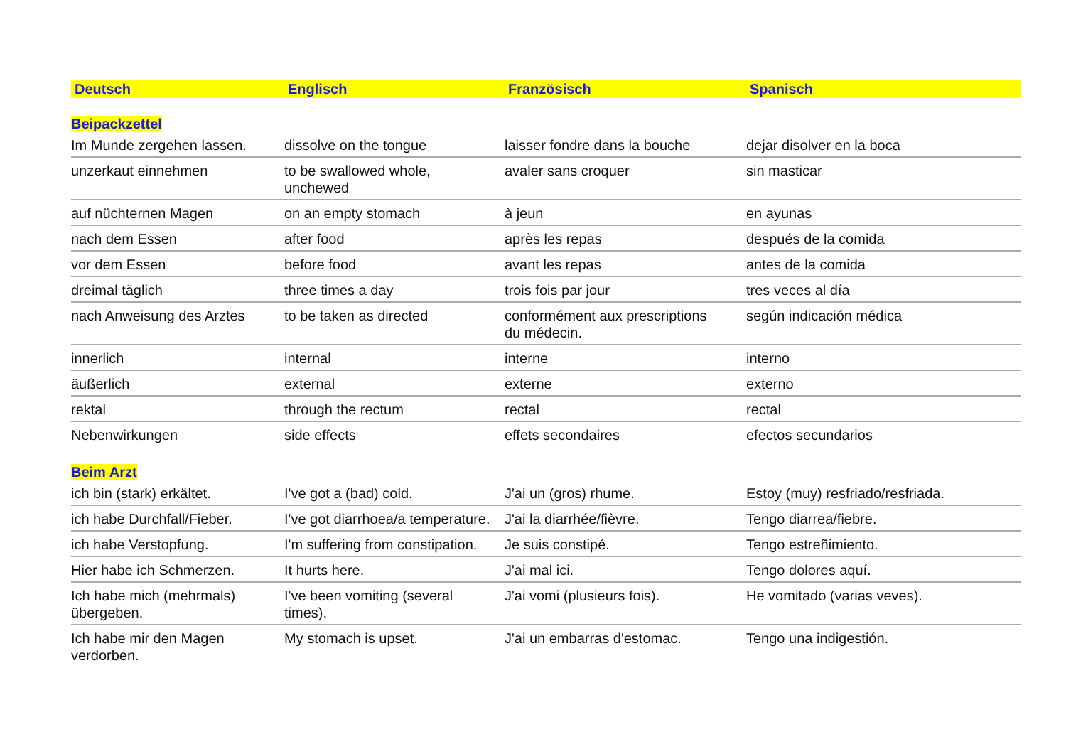| Deutsch | Englisch | Französisch | Spanisch |
| --- | --- | --- | --- |
| Beipackzettel | | | |
| Im Munde zergehen lassen. | dissolve on the tongue | laisser fondre dans la bouche | dejar disolver en la boca |
| unzerkaut einnehmen | to be swallowed whole, unchewed | avaler sans croquer | sin masticar |
| auf nüchternen Magen | on an empty stomach | à jeun | en ayunas |
| nach dem Essen | after food | après les repas | después de la comida |
| vor dem Essen | before food | avant les repas | antes de la comida |
| dreimal täglich | three times a day | trois fois par jour | tres veces al día |
| nach Anweisung des Arztes | to be taken as directed | conformément aux prescriptions du médecin. | según indicación médica |
| innerlich | internal | interne | interno |
| äußerlich | external | externe | externo |
| rektal | through the rectum | rectal | rectal |
| Nebenwirkungen | side effects | effets secondaires | efectos secundarios |
| Beim Arzt | | | |
| ich bin (stark) erkältet. | I've got a (bad) cold. | J'ai un (gros) rhume. | Estoy (muy) resfriado/resfriada. |
| ich habe Durchfall/Fieber. | I've got diarrhoea/a temperature. | J'ai la diarrhée/fièvre. | Tengo diarrea/fiebre. |
| ich habe Verstopfung. | I'm suffering from constipation. | Je suis constipé. | Tengo estreñimiento. |
| Hier habe ich Schmerzen. | It hurts here. | J'ai mal ici. | Tengo dolores aquí. |
| Ich habe mich (mehrmals) übergeben. | I've been vomiting (several times). | J'ai vomi (plusieurs fois). | He vomitado (varias veves). |
| Ich habe mir den Magen verdorben. | My stomach is upset. | J'ai un embarras d'estomac. | Tengo una indigestión. |